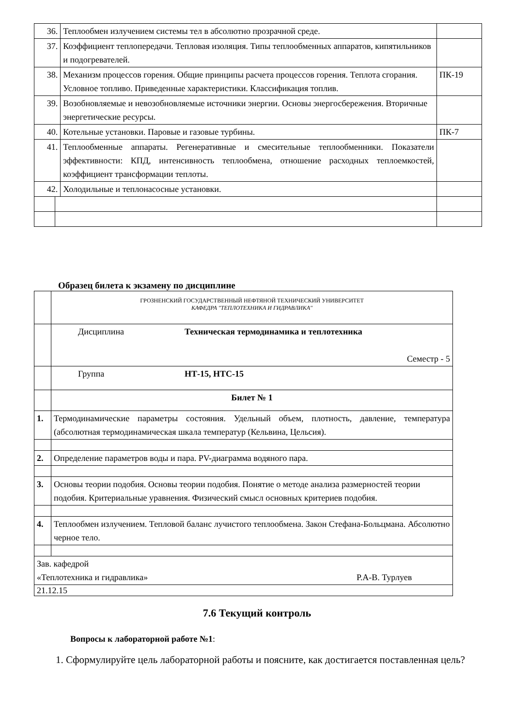| 36. | | Теплообмен излучением системы тел в абсолютно прозрачной среде. | |
| 37. | | Коэффициент теплопередачи. Тепловая изоляция. Типы теплообменных аппаратов, кипятильников и подогревателей. | |
| 38. | | Механизм процессов горения. Общие принципы расчета процессов горения. Теплота сгорания. Условное топливо. Приведенные характеристики. Классификация топлив. | ПК-19 |
| 39. | | Возобновляемые и невозобновляемые источники энергии. Основы энергосбережения. Вторичные энергетические ресурсы. | |
| 40. | | Котельные установки. Паровые и газовые турбины. | ПК-7 |
| 41. | | Теплообменные аппараты. Регенеративные и смесительные теплообменники. Показатели эффективности: КПД, интенсивность теплообмена, отношение расходных теплоемкостей, коэффициент трансформации теплоты. | |
| 42. | | Холодильные и теплонасосные установки. | |
Образец билета к экзамену по дисциплине
| | ГРОЗНЕНСКИЙ ГОСУДАРСТВЕННЫЙ НЕФТЯНОЙ ТЕХНИЧЕСКИЙ УНИВЕРСИТЕТ КАФЕДРА "ТЕПЛОТЕХНИКА И ГИДРАВЛИКА" |
| | Дисциплина Техническая термодинамика и теплотехника Семестр - 5 |
| | Группа НТ-15, НТС-15 |
| | Билет № 1 |
| 1. | Термодинамические параметры состояния. Удельный объем, плотность, давление, температура (абсолютная термодинамическая шкала температур (Кельвина, Цельсия). |
| 2. | Определение параметров воды и пара. PV-диаграмма водяного пара. |
| 3. | Основы теории подобия. Основы теории подобия. Понятие о методе анализа размерностей теории подобия. Критериальные уравнения. Физический смысл основных критериев подобия. |
| 4. | Теплообмен излучением. Тепловой баланс лучистого теплообмена. Закон Стефана-Больцмана. Абсолютно черное тело. |
| Зав. кафедрой «Теплотехника и гидравлика» Р.А-В. Турлуев | |
| 21.12.15 | |
7.6 Текущий контроль
Вопросы к лабораторной работе №1:
1. Сформулируйте цель лабораторной работы и поясните, как достигается поставленная цель?